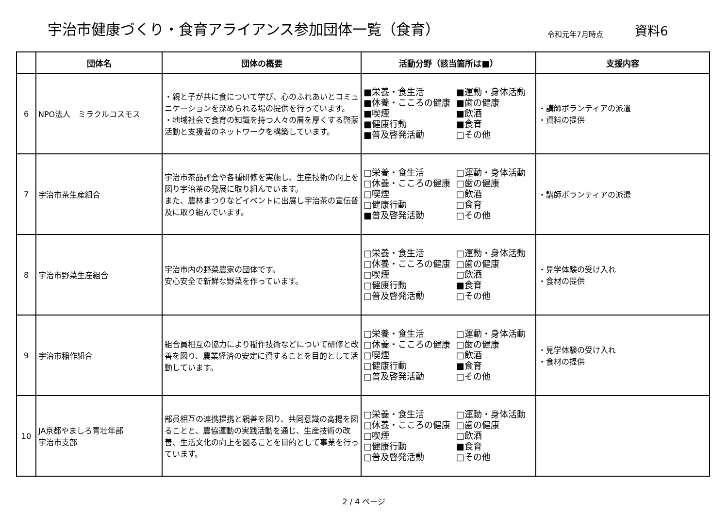宇治市健康づくり・食育アライアンス参加団体一覧（食育）
令和元年7月時点
資料6
| | 団体名 | 団体の概要 | 活動分野（該当箇所は■） | 支援内容 |
| --- | --- | --- | --- | --- |
| 6 | NPO法人 ミラクルコスモス | ・親と子が共に食について学び、心のふれあいとコミュニケーションを深められる場の提供を行っています。 ・地域社会で食育の知識を持つ人々の層を厚くする啓蒙活動と支援者のネットワークを構築しています。 | ■栄養・食生活 ■運動・身体活動 ■休養・こころの健康 ■歯の健康 ■喫煙 ■飲酒 ■健康行動 ■食育 ■普及啓発活動 □その他 | ・講師ボランティアの派遣 ・資料の提供 |
| 7 | 宇治市茶生産組合 | 宇治市茶品評会や各種研修を実施し、生産技術の向上を図り宇治茶の発展に取り組んでいます。 また、農林まつりなどイベントに出展し宇治茶の宣伝普及に取り組んでいます。 | □栄養・食生活 □運動・身体活動 □休養・こころの健康 □歯の健康 □喫煙 □飲酒 □健康行動 □食育 ■普及啓発活動 □その他 | ・講師ボランティアの派遣 |
| 8 | 宇治市野菜生産組合 | 宇治市内の野菜農家の団体です。 安心安全で新鮮な野菜を作っています。 | □栄養・食生活 □運動・身体活動 □休養・こころの健康 □歯の健康 □喫煙 □飲酒 □健康行動 ■食育 □普及啓発活動 □その他 | ・見学体験の受け入れ ・食材の提供 |
| 9 | 宇治市稲作組合 | 組合員相互の協力により稲作技術などについて研修と改善を図り、農業経済の安定に資することを目的として活動しています。 | □栄養・食生活 □運動・身体活動 □休養・こころの健康 □歯の健康 □喫煙 □飲酒 □健康行動 ■食育 □普及啓発活動 □その他 | ・見学体験の受け入れ ・食材の提供 |
| 10 | JA京都やましろ青壮年部 宇治市支部 | 部員相互の連携提携と親善を図り、共同意識の高揚を図ることと、農協運動の実践活動を通じ、生産技術の改善、生活文化の向上を図ることを目的として事業を行っています。 | □栄養・食生活 □運動・身体活動 □休養・こころの健康 □歯の健康 □喫煙 □飲酒 □健康行動 ■食育 □普及啓発活動 □その他 | |
2 / 4 ページ